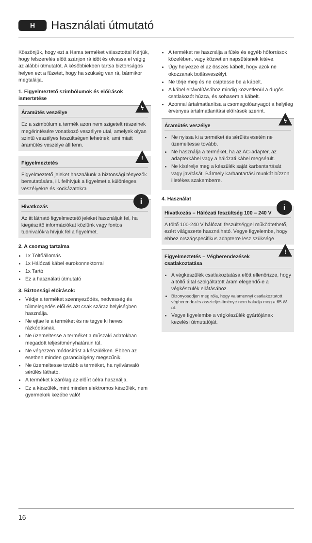H Használati útmutató
Köszönjük, hogy ezt a Hama terméket választotta! Kérjük, hogy felszerelés előtt szánjon rá időt és olvassa el végig az alábbi útmutatót. A későbbiekben tartsa biztonságos helyen ezt a füzetet, hogy ha szükség van rá, bármikor megtalálja.
1. Figyelmeztető szimbólumok és előírások ismertetése
ϟ
Áramütés veszélye
Ez a szimbólum a termék azon nem szigetelt részeinek megérintésére vonatkozó veszélyre utal, amelyek olyan szintű veszélyes feszültségen lehetnek, ami miatt áramütés veszélye áll fenn.
!
Figyelmeztetés
Figyelmeztető jeleket használunk a biztonsági tényezők bemutatására, ill. felhívjuk a figyelmet a különleges veszélyekre és kockázatokra.
i
Hivatkozás
Az itt látható figyelmeztető jeleket használjuk fel, ha kiegészítő információkat közlünk vagy fontos tudnivalókra hívjuk fel a figyelmet.
2. A csomag tartalma
1x Töltőállomás
1x Hálózati kábel eurokonnektorral
1x Tartó
Ez a használati útmutató
3. Biztonsági előírások:
Védje a terméket szennyeződés, nedvesség és túlmelegedés elől és azt csak száraz helyiségben használja.
Ne ejtse le a terméket és ne tegye ki heves rázkódásnak.
Ne üzemeltesse a terméket a műszaki adatokban megadott teljesítményhatárain túl.
Ne végezzen módosítást a készüléken. Ebben az esetben minden garanciaigény megszűnik.
Ne üzemeltesse tovább a terméket, ha nyilvánvaló sérülés látható.
A terméket kizárólag az előírt célra használja.
Ez a készülék, mint minden elektromos készülék, nem gyermekek kezébe való!
A terméket ne használja a fűtés és egyéb hőforrások közelében, vagy közvetlen napsütésnek kitéve.
Úgy helyezze el az összes kábelt, hogy azok ne okozzanak botlásveszélyt.
Ne törje meg és ne csíptesse be a kábelt.
A kábel eltávolításához mindig közvetlenül a dugós csatlakozót húzza, és sohasem a kábelt.
Azonnal ártalmatlanítsa a csomagolóanyagot a helyileg érvényes ártalmatlanítási előírások szerint.
ϟ
Áramütés veszélye
Ne nyissa ki a terméket és sérülés esetén ne üzemeltesse tovább.
Ne használja a terméket, ha az AC-adapter, az adapterkábel vagy a hálózati kábel megsérült.
Ne kísérelje meg a készülék saját karbantartását vagy javítását. Bármely karbantartási munkát bízzon illetékes szakemberre.
4. Használat
i
Hivatkozás – Hálózati feszültség 100 – 240 V
A töltő 100-240 V hálózati feszültséggel működtethető, ezért világszerte használható. Vegye figyelembe, hogy ehhez országspecifikus adapterre lesz szüksége.
!
Figyelmeztetés – Végberendezések csatlakoztatása
A végkészülék csatlakoztatása előtt ellenőrizze, hogy a töltő által szolgáltatott áram elegendő-e a végkészülék ellátásához.
Bizonyosodjon meg róla, hogy valamennyi csatlakoztatott végberendezés összteljesítménye nem haladja meg a 65 W-ot.
Vegye figyelembe a végkészülék gyártójának kezelési útmutatóját.
16